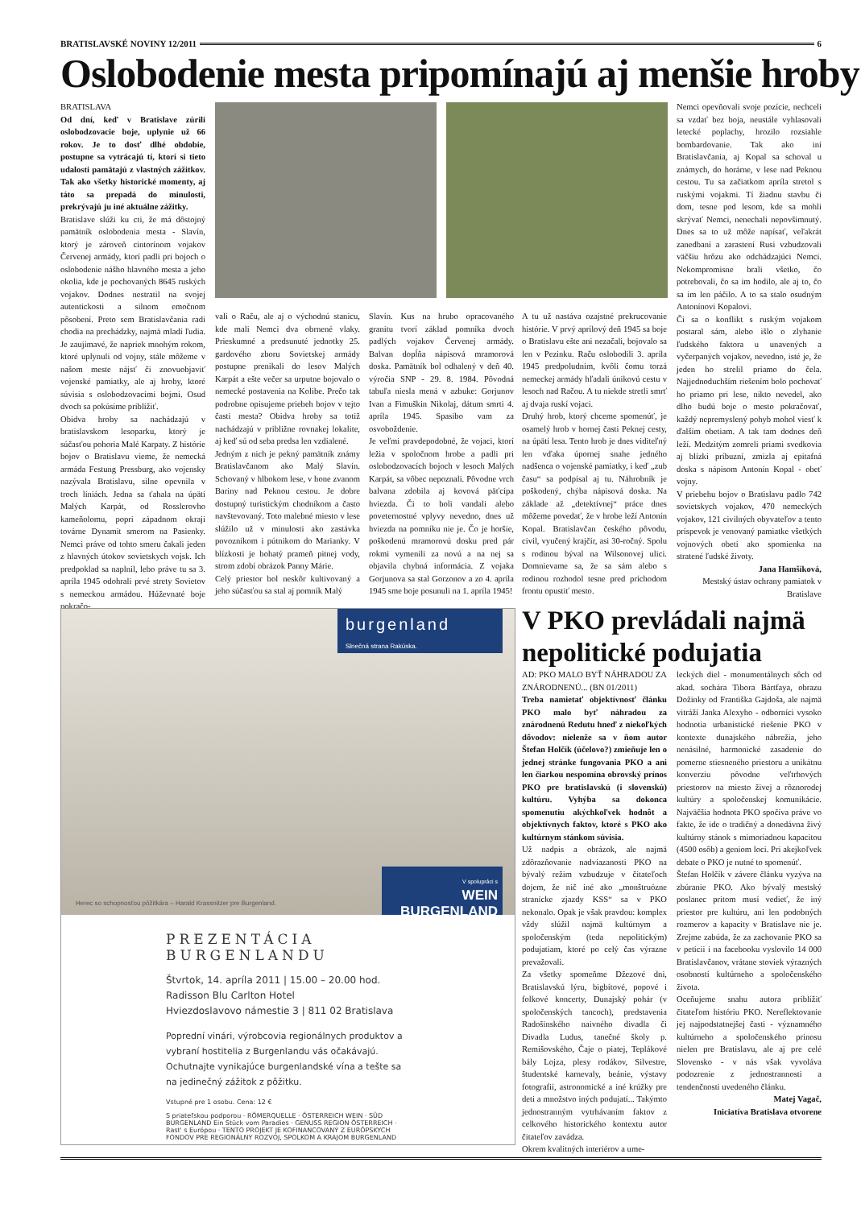BRATISLAVSKÉ NOVINY 12/2011 6
Oslobodenie mesta pripomínajú aj menšie hroby
BRATISLAVA
Od dní, keď v Bratislave zúrili oslobodzovacie boje, uplynie už 66 rokov. Je to dosť dlhé obdobie, postupne sa vytrácajú tí, ktorí si tieto udalosti pamätajú z vlastných zážitkov. Tak ako všetky historické momenty, aj táto sa prepadá do minulosti, prekrývajú ju iné aktuálne zážitky.
Bratislave slúži ku cti, že má dôstojný pamätník oslobodenia mesta - Slavín, ktorý je zároveň cintorínom vojakov Červenej armády, ktorí padli pri bojoch o oslobodenie nášho hlavného mesta a jeho okolia, kde je pochovaných 8645 ruských vojakov. Dodnes nestratil na svojej autentickosti a silnom emočnom pôsobení. Preto sem Bratislavčania radi chodia na prechádzky, najmä mladí ľudia. Je zaujímavé, že napriek mnohým rokom, ktoré uplynuli od vojny, stále môžeme v našom meste nájsť či znovuobjaviť vojenské pamiatky, ale aj hroby, ktoré súvisia s oslobodzovacími bojmi. Osud dvoch sa pokúsime priblížiť.
Obidva hroby sa nachádzajú v bratislavskom lesoparku, ktorý je súčasťou pohoria Malé Karpaty. Z histórie bojov o Bratislavu vieme, že nemecká armáda Festung Pressburg, ako vojensky nazývala Bratislavu, silne opevnila v troch líniách. Jedna sa ťahala na úpätí Malých Karpát, od Rosslerovho kameňolomu, popri západnom okraji továrne Dynamit smerom na Pasienky. Nemci práve od tohto smeru čakali jeden z hlavných útokov sovietskych vojsk. Ich predpoklad sa naplnil, lebo práve tu sa 3. apríla 1945 odohrali prvé strety Sovietov s nemeckou armádou. Húževnaté boje pokračo-
vali o Raču, ale aj o východnú stanicu, kde mali Nemci dva obrnené vlaky. Prieskumné a predsunuté jednotky 25. gardového zboru Sovietskej armády postupne prenikali do lesov Malých Karpát a ešte večer sa urputne bojovalo o nemecké postavenia na Kolibe. Prečo tak podrobne opisujeme priebeh bojov v tejto časti mesta? Obidva hroby sa totiž nachádzajú v približne rovnakej lokalite, aj keď sú od seba predsa len vzdialené.
Jedným z nich je pekný pamätník známy Bratislavčanom ako Malý Slavín. Schovaný v hlbokom lese, v hone zvanom Bariny nad Peknou cestou. Je dobre dostupný turistickým chodníkom a často navštevovaný. Toto malebné miesto v lese slúžilo už v minulosti ako zastávka povozníkom i pútnikom do Marianky. V blízkosti je bohatý prameň pitnej vody, strom zdobí obrázok Panny Márie.
Celý priestor bol neskôr kultivovaný a jeho súčasťou sa stal aj pomník Malý
Slavín. Kus na hrubo opracovaného granitu tvorí základ pomníka dvoch padlých vojakov Červenej armády. Balvan dopĺňa nápisová mramorová doska. Pamätník bol odhalený v deň 40. výročia SNP - 29. 8. 1984. Pôvodná tabuľa niesla mená v azbuke: Gorjunov Ivan a Fimuškin Nikolaj, dátum smrti 4. apríla 1945. Spasibo vam za osvoboždenie.
Je veľmi pravdepodobné, že vojaci, ktorí ležia v spoločnom hrobe a padli pri oslobodzovacích bojoch v lesoch Malých Karpát, sa vôbec nepoznali. Pôvodne vrch balvana zdobila aj kovová päťcípa hviezda. Či to boli vandali alebo poveternostné vplyvy nevedno, dnes už hviezda na pomníku nie je. Čo je horšie, poškodenú mramorovú dosku pred pár rokmi vymenili za novú a na nej sa objavila chybná informácia. Z vojaka Gorjunova sa stal Gorzonov a zo 4. apríla 1945 sme boje posunuli na 1. apríla 1945!
A tu už nastáva ozajstné prekrucovanie histórie. V prvý aprílový deň 1945 sa boje o Bratislavu ešte ani nezačali, bojovalo sa len v Pezinku. Raču oslobodili 3. apríla 1945 predpoludním, kvôli čomu torzá nemeckej armády hľadali únikovú cestu v lesoch nad Račou. A tu niekde stretli smrť aj dvaja ruskí vojaci.
Druhý hrob, ktorý chceme spomenúť, je osamelý hrob v hornej časti Peknej cesty, na úpätí lesa. Tento hrob je dnes viditeľný len vďaka úpornej snahe jedného nadšenca o vojenské pamiatky, i keď „zub času“ sa podpísal aj tu. Náhrobník je poškodený, chýba nápisová doska. Na základe až „detektívnej“ práce dnes môžeme povedať, že v hrobe leží Antonín Kopal. Bratislavčan českého pôvodu, civil, vyučený krajčír, asi 30-ročný. Spolu s rodinou býval na Wilsonovej ulici. Domnievame sa, že sa sám alebo s rodinou rozhodol tesne pred príchodom frontu opustiť mesto.
Nemci opevňovali svoje pozície, nechceli sa vzdať bez boja, neustále vyhlasovali letecké poplachy, hrozilo rozsiahle bombardovanie. Tak ako iní Bratislavčania, aj Kopal sa schoval u známych, do horárne, v lese nad Peknou cestou. Tu sa začiatkom apríla stretol s ruskými vojakmi. Tí žiadnu stavbu či dom, tesne pod lesom, kde sa mohli skrývať Nemci, nenechali nepovšimnutý. Dnes sa to už môže napísať, veľakrát zanedbaní a zarastení Rusi vzbudzovali väčšiu hrôzu ako odchádzajúci Nemci. Nekompromisne brali všetko, čo potrebovali, čo sa im hodilo, ale aj to, čo sa im len páčilo. A to sa stalo osudným Antonínovi Kopalovi.
Či sa o konflikt s ruským vojakom postaral sám, alebo išlo o zlyhanie ľudského faktora u unavených a vyčerpaných vojakov, nevedno, isté je, že jeden ho strelil priamo do čela. Najjednoduchším riešením bolo pochovať ho priamo pri lese, nikto nevedel, ako dlho budú boje o mesto pokračovať, každý nepremyslený pohyb mohol viesť k ďalším obetiam. A tak tam dodnes deň leží. Medzitým zomreli priami svedkovia aj blízki príbuzní, zmizla aj epitafná doska s nápisom Antonín Kopal - obeť vojny.
V priebehu bojov o Bratislavu padlo 742 sovietskych vojakov, 470 nemeckých vojakov, 121 civilných obyvateľov a tento príspevok je venovaný pamiatke všetkých vojnových obetí ako spomienka na stratené ľudské životy.
Jana Hamšíková,
Mestský ústav ochrany pamiatok v Bratislave
burgenland
Slnečná strana Rakúska.
Herec so schopnosťou pôžitkára – Harald Krassnitzer pre Burgenland.
V spolupráci s
WEIN
BURGENLAND
PREZENTÁCIA BURGENLANDU
Štvrtok, 14. apríla 2011 | 15.00 – 20.00 hod.
Radisson Blu Carlton Hotel
Hviezdoslavovo námestie 3 | 811 02 Bratislava
Poprední vinári, výrobcovia regionálnych produktov a vybraní hostitelia z Burgenlandu vás očakávajú. Ochutnajte vynikajúce burgenlandské vína a tešte sa na jedinečný zážitok z pôžitku.
Vstupné pre 1 osobu. Cena: 12 €
S priateľskou podporou · RÖMERQUELLE · ÖSTERREICH WEIN · SÜD BURGENLAND Ein Stück vom Paradies · GENUSS REGION ÖSTERREICH · Rast' s Európou · TENTO PROJEKT JE KOFINANCOVANÝ Z EURÓPSKYCH FONDOV PRE REGIONÁLNY ROZVOJ, SPOLKOM A KRAJOM BURGENLAND
V PKO prevládali najmä nepolitické podujatia
AD: PKO MALO BYŤ NÁHRADOU ZA ZNÁRODNENÚ... (BN 01/2011)
Treba namietať objektívnosť článku PKO malo byť náhradou za znárodnenú Redutu hneď z niekoľkých dôvodov: nielenže sa v ňom autor Štefan Holčík (účelovo?) zmieňuje len o jednej stránke fungovania PKO a ani len čiarkou nespomína obrovský prínos PKO pre bratislavskú (i slovenskú) kultúru. Vyhýba sa dokonca spomenutiu akýchkoľvek hodnôt a objektívnych faktov, ktoré s PKO ako kultúrnym stánkom súvisia.
Už nadpis a obrázok, ale najmä zdôrazňovanie nadviazanosti PKO na bývalý režim vzbudzuje v čitateľoch dojem, že nič iné ako „monštruózne stranícke zjazdy KSS“ sa v PKO nekonalo. Opak je však pravdou: komplex vždy slúžil najmä kultúrnym a spoločenským (teda nepolitickým) podujatiam, ktoré po celý čas výrazne prevažovali.
Za všetky spomeňme Džezové dni, Bratislavskú lýru, bigbítové, popové i folkové koncerty, Dunajský pohár (v spoločenských tancoch), predstavenia Radošinského naivného divadla či Divadla Ludus, tanečné školy p. Remišovského, Čaje o piatej, Teplákové bály Lojza, plesy rodákov, Silvestre, študentské karnevaly, beánie, výstavy fotografií, astronomické a iné krúžky pre deti a množstvo iných podujatí... Takýmto jednostranným vytrhávaním faktov z celkového historického kontextu autor čitateľov zavádza.
Okrem kvalitných interiérov a ume-
leckých diel - monumentálnych sôch od akad. sochára Tibora Bártfaya, obrazu Dožinky od Františka Gajdoša, ale najmä vitráží Janka Alexyho - odborníci vysoko hodnotia urbanistické riešenie PKO v kontexte dunajského nábrežia, jeho nenásilné, harmonické zasadenie do pomerne stiesneného priestoru a unikátnu konverziu pôvodne veľtrhových priestorov na miesto živej a rôznorodej kultúry a spoločenskej komunikácie. Najväčšia hodnota PKO spočíva práve vo fakte, že ide o tradičný a donedávna živý kultúrny stánok s mimoriadnou kapacitou (4500 osôb) a geniom loci. Pri akejkoľvek debate o PKO je nutné to spomenúť.
Štefan Holčík v závere článku vyzýva na zbúranie PKO. Ako bývalý mestský poslanec pritom musí vedieť, že iný priestor pre kultúru, ani len podobných rozmerov a kapacity v Bratislave nie je. Zrejme zabúda, že za zachovanie PKO sa v petícii i na facebooku vyslovilo 14 000 Bratislavčanov, vrátane stoviek výrazných osobností kultúrneho a spoločenského života.
Oceňujeme snahu autora priblížiť čitateľom históriu PKO. Nereflektovanie jej najpodstatnejšej časti - významného kultúrneho a spoločenského prínosu nielen pre Bratislavu, ale aj pre celé Slovensko - v nás však vyvoláva podozrenie z jednostrannosti a tendenčnosti uvedeného článku.
Matej Vagač,
Iniciatíva Bratislava otvorene